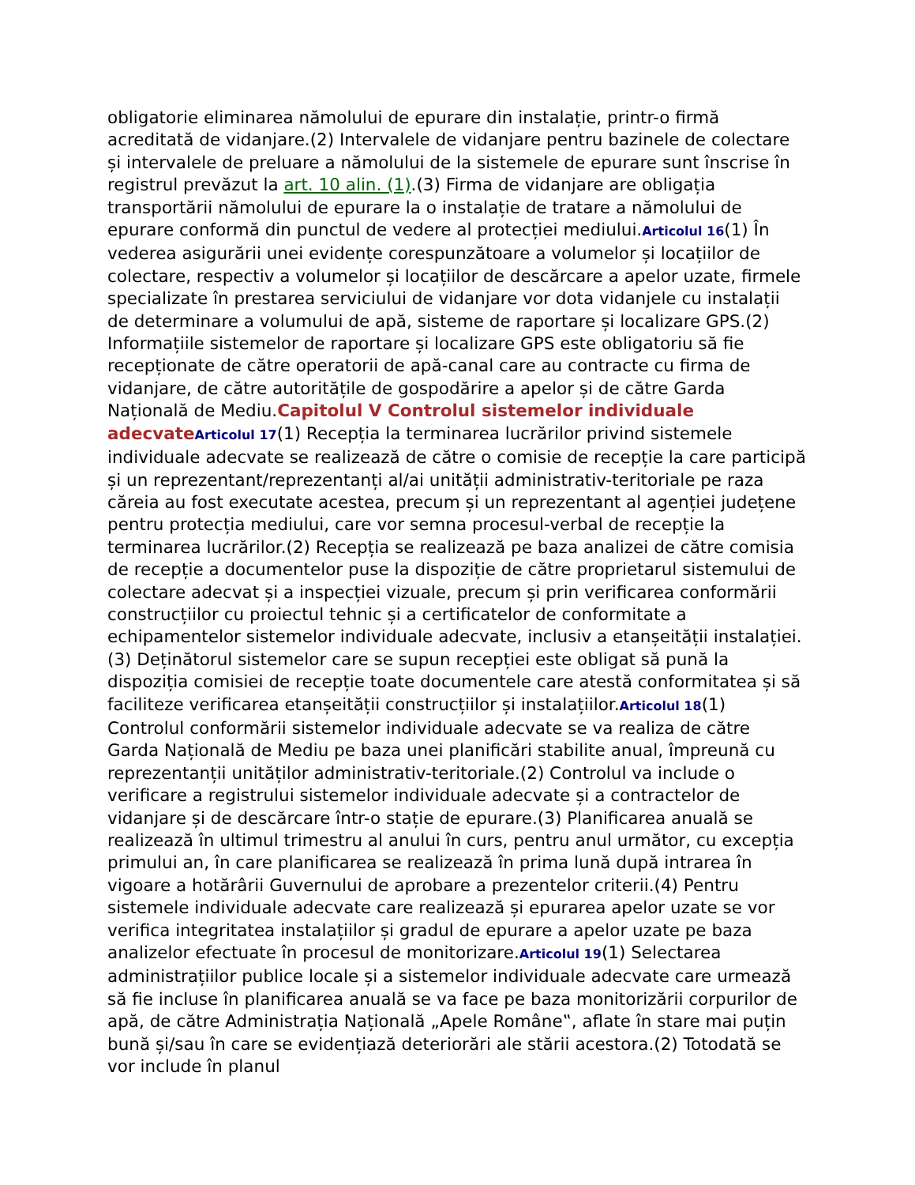obligatorie eliminarea nămolului de epurare din instalație, printr-o firmă acreditată de vidanjare.(2) Intervalele de vidanjare pentru bazinele de colectare și intervalele de preluare a nămolului de la sistemele de epurare sunt înscrise în registrul prevăzut la art. 10 alin. (1).(3) Firma de vidanjare are obligația transportării nămolului de epurare la o instalație de tratare a nămolului de epurare conformă din punctul de vedere al protecției mediului.Articolul 16(1) În vederea asigurării unei evidențe corespunzătoare a volumelor și locațiilor de colectare, respectiv a volumelor și locațiilor de descărcare a apelor uzate, firmele specializate în prestarea serviciului de vidanjare vor dota vidanjele cu instalații de determinare a volumului de apă, sisteme de raportare și localizare GPS.(2) Informațiile sistemelor de raportare și localizare GPS este obligatoriu să fie recepționate de către operatorii de apă-canal care au contracte cu firma de vidanjare, de către autoritățile de gospodărire a apelor și de către Garda Națională de Mediu.Capitolul V Controlul sistemelor individuale adecvate Articolul 17(1) Recepția la terminarea lucrărilor privind sistemele individuale adecvate se realizează de către o comisie de recepție la care participă și un reprezentant/reprezentanți al/ai unității administrativ-teritoriale pe raza căreia au fost executate acestea, precum și un reprezentant al agenției județene pentru protecția mediului, care vor semna procesul-verbal de recepție la terminarea lucrărilor.(2) Recepția se realizează pe baza analizei de către comisia de recepție a documentelor puse la dispoziție de către proprietarul sistemului de colectare adecvat și a inspecției vizuale, precum și prin verificarea conformării construcțiilor cu proiectul tehnic și a certificatelor de conformitate a echipamentelor sistemelor individuale adecvate, inclusiv a etanșeității instalației.(3) Deținătorul sistemelor care se supun recepției este obligat să pună la dispoziția comisiei de recepție toate documentele care atestă conformitatea și să faciliteze verificarea etanșeității construcțiilor și instalațiilor.Articolul 18(1) Controlul conformării sistemelor individuale adecvate se va realiza de către Garda Națională de Mediu pe baza unei planificări stabilite anual, împreună cu reprezentanții unităților administrativ-teritoriale.(2) Controlul va include o verificare a registrului sistemelor individuale adecvate și a contractelor de vidanjare și de descărcare într-o stație de epurare.(3) Planificarea anuală se realizează în ultimul trimestru al anului în curs, pentru anul următor, cu excepția primului an, în care planificarea se realizează în prima lună după intrarea în vigoare a hotărârii Guvernului de aprobare a prezentelor criterii.(4) Pentru sistemele individuale adecvate care realizează și epurarea apelor uzate se vor verifica integritatea instalațiilor și gradul de epurare a apelor uzate pe baza analizelor efectuate în procesul de monitorizare.Articolul 19(1) Selectarea administrațiilor publice locale și a sistemelor individuale adecvate care urmează să fie incluse în planificarea anuală se va face pe baza monitorizării corpurilor de apă, de către Administrația Națională „Apele Române‟, aflate în stare mai puțin bună și/sau în care se evidențiază deteriorări ale stării acestora.(2) Totodată se vor include în planul